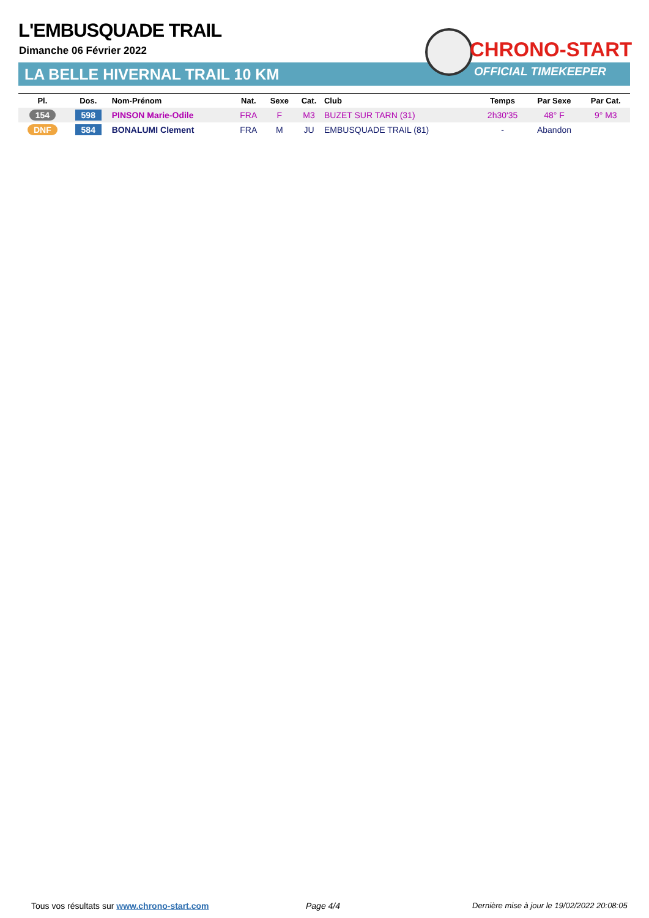L'EMBUSQUADE TRAIL
Dimanche 06 Février 2022
LA BELLE HIVERNAL TRAIL 10 KM
CHRONO-START
OFFICIAL TIMEKEEPER
| Pl. | Dos. | Nom-Prénom | Nat. | Sexe | Cat. | Club | Temps | Par Sexe | Par Cat. |
| --- | --- | --- | --- | --- | --- | --- | --- | --- | --- |
| 154 | 598 | PINSON Marie-Odile | FRA | F | M3 | BUZET SUR TARN (31) | 2h30'35 | 48° F | 9° M3 |
| DNF | 584 | BONALUMI Clement | FRA | M | JU | EMBUSQUADE TRAIL (81) | - | Abandon | |
Tous vos résultats sur www.chrono-start.com
Page 4/4
Dernière mise à jour le 19/02/2022 20:08:05